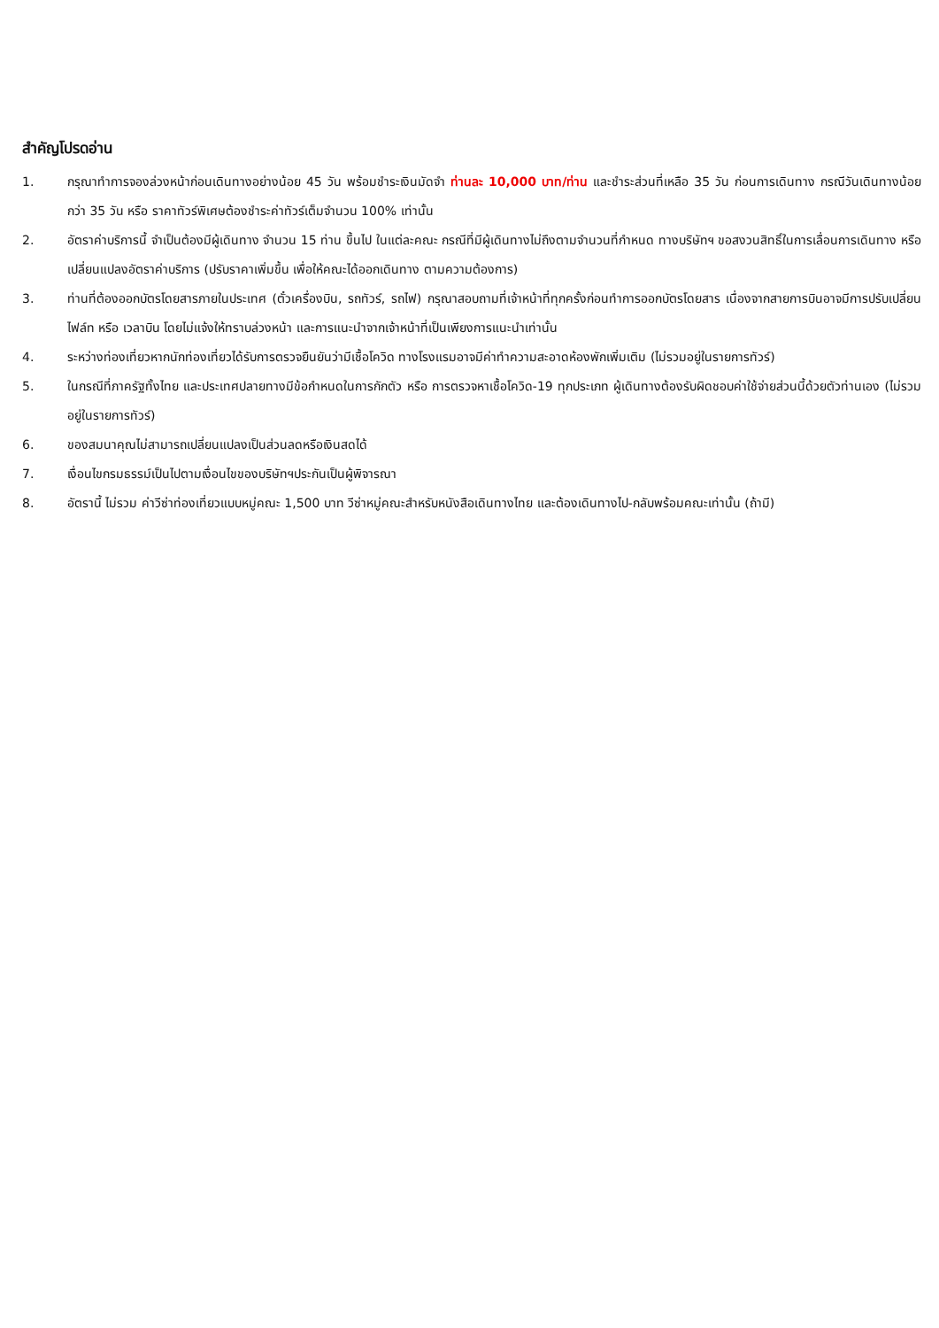สำคัญโปรดอ่าน
1. กรุณาทำการจองล่วงหน้าก่อนเดินทางอย่างน้อย 45 วัน พร้อมชำระเงินมัดจำ ท่านละ 10,000 บาท/ท่าน และชำระส่วนที่เหลือ 35 วัน ก่อนการเดินทาง กรณีวันเดินทางน้อยกว่า 35 วัน หรือ ราคาทัวร์พิเศษต้องชำระค่าทัวร์เต็มจำนวน 100% เท่านั้น
2. อัตราค่าบริการนี้ จำเป็นต้องมีผู้เดินทาง จำนวน 15 ท่าน ขึ้นไป ในแต่ละคณะ กรณีที่มีผู้เดินทางไม่ถึงตามจำนวนที่กำหนด ทางบริษัทฯ ขอสงวนสิทธิ์ในการเลื่อนการเดินทาง หรือเปลี่ยนแปลงอัตราค่าบริการ (ปรับราคาเพิ่มขึ้น เพื่อให้คณะได้ออกเดินทาง ตามความต้องการ)
3. ท่านที่ต้องออกบัตรโดยสารภายในประเทศ (ตั๋วเครื่องบิน, รถทัวร์, รถไฟ) กรุณาสอบถามที่เจ้าหน้าที่ทุกครั้งก่อนทำการออกบัตรโดยสาร เนื่องจากสายการบินอาจมีการปรับเปลี่ยนไฟล์ท หรือ เวลาบิน โดยไม่แจ้งให้ทราบล่วงหน้า และการแนะนำจากเจ้าหน้าที่เป็นเพียงการแนะนำเท่านั้น
4. ระหว่างท่องเที่ยวหากนักท่องเที่ยวได้รับการตรวจยืนยันว่ามีเชื้อโควิด ทางโรงแรมอาจมีค่าทำความสะอาดห้องพักเพิ่มเติม (ไม่รวมอยู่ในรายการทัวร์)
5. ในกรณีที่ภาครัฐทั้งไทย และประเทศปลายทางมีข้อกำหนดในการกักตัว หรือ การตรวจหาเชื้อโควิด-19 ทุกประเภท ผู้เดินทางต้องรับผิดชอบค่าใช้จ่ายส่วนนี้ด้วยตัวท่านเอง (ไม่รวมอยู่ในรายการทัวร์)
6. ของสมนาคุณไม่สามารถเปลี่ยนแปลงเป็นส่วนลดหรือเงินสดได้
7. เงื่อนไขกรมธรรม์เป็นไปตามเงื่อนไขของบริษัทฯประกันเป็นผู้พิจารณา
8. อัตรานี้ ไม่รวม ค่าวีซ่าท่องเที่ยวแบบหมู่คณะ 1,500 บาท วีซ่าหมู่คณะสำหรับหนังสือเดินทางไทย และต้องเดินทางไป-กลับพร้อมคณะเท่านั้น (ถ้ามี)